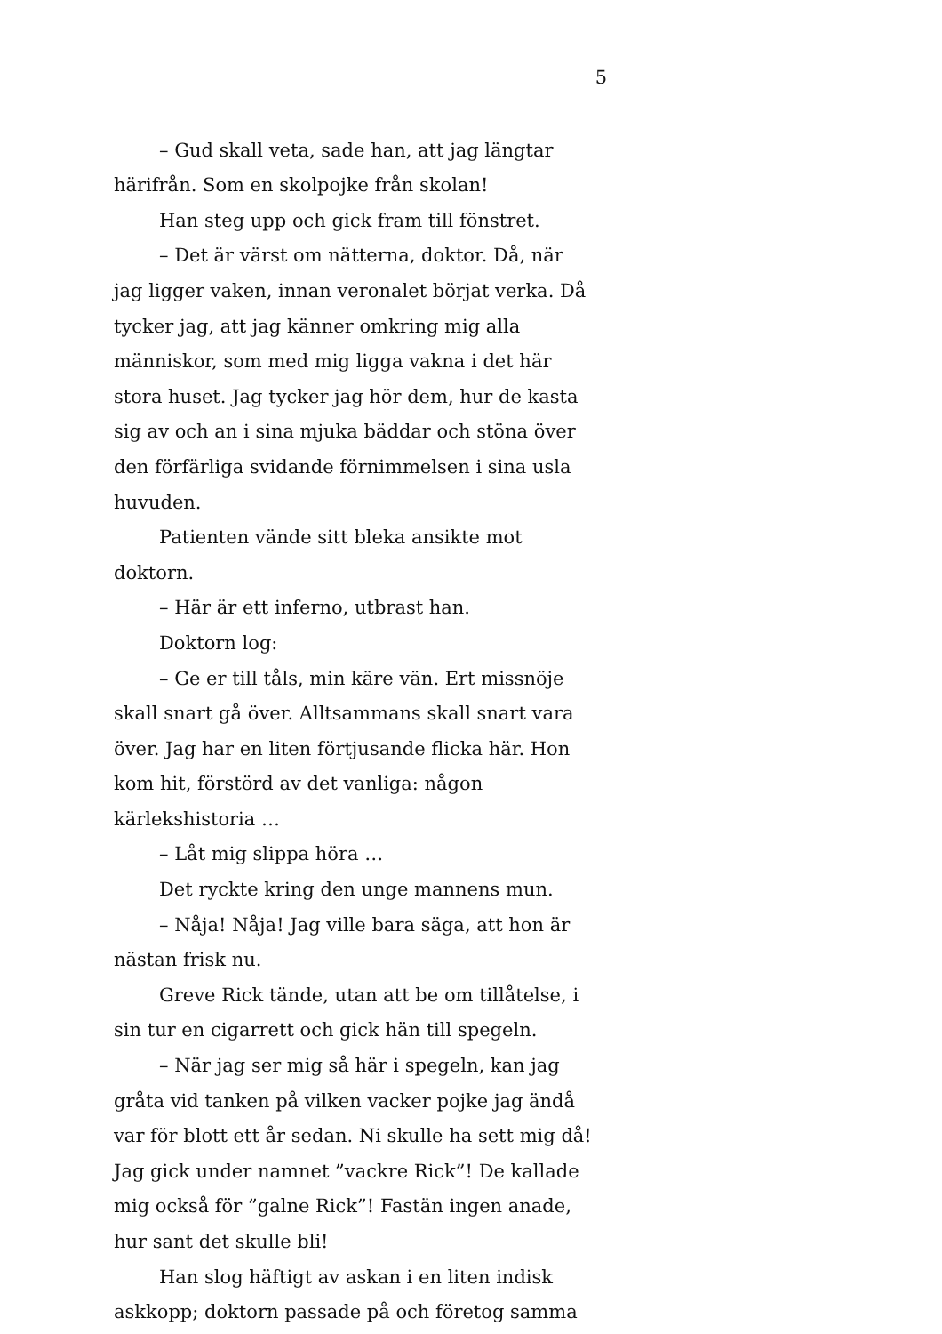5
– Gud skall veta, sade han, att jag längtar härifrån. Som en skolpojke från skolan!
Han steg upp och gick fram till fönstret.
– Det är värst om nätterna, doktor. Då, när jag ligger vaken, innan veronalet börjat verka. Då tycker jag, att jag känner omkring mig alla människor, som med mig ligga vakna i det här stora huset. Jag tycker jag hör dem, hur de kasta sig av och an i sina mjuka bäddar och stöna över den förfärliga svidande förnimmelsen i sina usla huvuden.
Patienten vände sitt bleka ansikte mot doktorn.
– Här är ett inferno, utbrast han.
Doktorn log:
– Ge er till tåls, min käre vän. Ert missnöje skall snart gå över. Alltsammans skall snart vara över. Jag har en liten förtjusande flicka här. Hon kom hit, förstörd av det vanliga: någon kärlekshistoria …
– Låt mig slippa höra …
Det ryckte kring den unge mannens mun.
– Nåja! Nåja! Jag ville bara säga, att hon är nästan frisk nu.
Greve Rick tände, utan att be om tillåtelse, i sin tur en cigarrett och gick hän till spegeln.
– När jag ser mig så här i spegeln, kan jag gråta vid tanken på vilken vacker pojke jag ändå var för blott ett år sedan. Ni skulle ha sett mig då! Jag gick under namnet ”vackre Rick”! De kallade mig också för ”galne Rick”! Fastän ingen anade, hur sant det skulle bli!
Han slog häftigt av askan i en liten indisk askkopp; doktorn passade på och företog samma